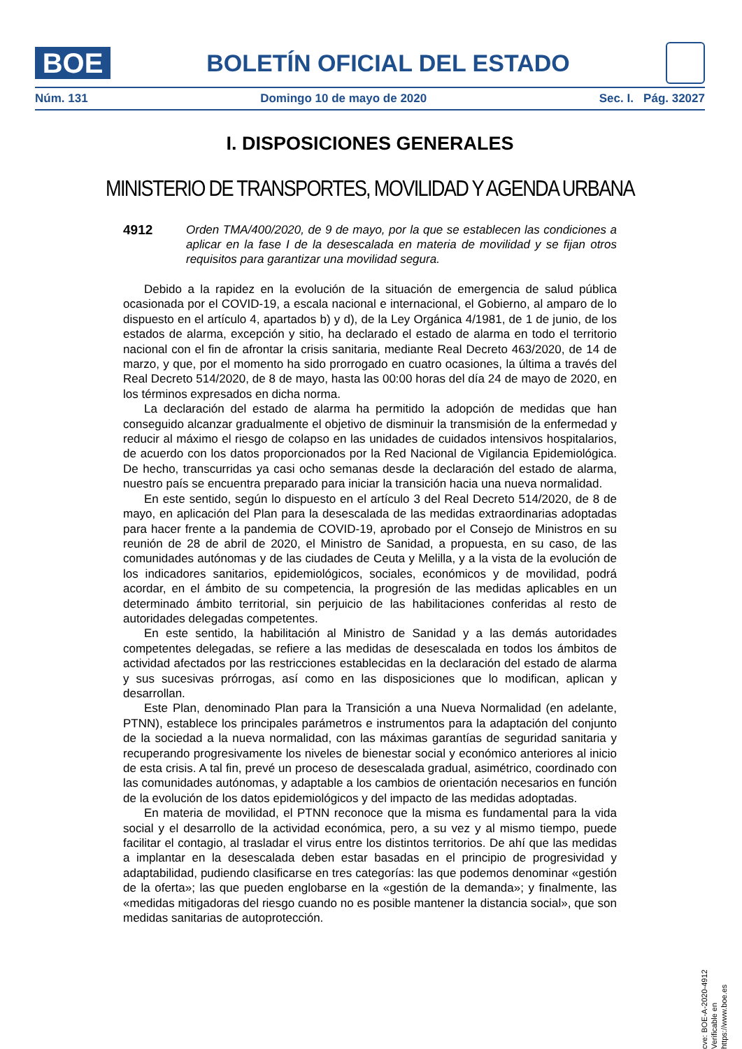BOE
BOLETÍN OFICIAL DEL ESTADO
Núm. 131 Domingo 10 de mayo de 2020 Sec. I. Pág. 32027
I. DISPOSICIONES GENERALES
MINISTERIO DE TRANSPORTES, MOVILIDAD Y AGENDA URBANA
4912 Orden TMA/400/2020, de 9 de mayo, por la que se establecen las condiciones a aplicar en la fase I de la desescalada en materia de movilidad y se fijan otros requisitos para garantizar una movilidad segura.
Debido a la rapidez en la evolución de la situación de emergencia de salud pública ocasionada por el COVID-19, a escala nacional e internacional, el Gobierno, al amparo de lo dispuesto en el artículo 4, apartados b) y d), de la Ley Orgánica 4/1981, de 1 de junio, de los estados de alarma, excepción y sitio, ha declarado el estado de alarma en todo el territorio nacional con el fin de afrontar la crisis sanitaria, mediante Real Decreto 463/2020, de 14 de marzo, y que, por el momento ha sido prorrogado en cuatro ocasiones, la última a través del Real Decreto 514/2020, de 8 de mayo, hasta las 00:00 horas del día 24 de mayo de 2020, en los términos expresados en dicha norma.
La declaración del estado de alarma ha permitido la adopción de medidas que han conseguido alcanzar gradualmente el objetivo de disminuir la transmisión de la enfermedad y reducir al máximo el riesgo de colapso en las unidades de cuidados intensivos hospitalarios, de acuerdo con los datos proporcionados por la Red Nacional de Vigilancia Epidemiológica. De hecho, transcurridas ya casi ocho semanas desde la declaración del estado de alarma, nuestro país se encuentra preparado para iniciar la transición hacia una nueva normalidad.
En este sentido, según lo dispuesto en el artículo 3 del Real Decreto 514/2020, de 8 de mayo, en aplicación del Plan para la desescalada de las medidas extraordinarias adoptadas para hacer frente a la pandemia de COVID-19, aprobado por el Consejo de Ministros en su reunión de 28 de abril de 2020, el Ministro de Sanidad, a propuesta, en su caso, de las comunidades autónomas y de las ciudades de Ceuta y Melilla, y a la vista de la evolución de los indicadores sanitarios, epidemiológicos, sociales, económicos y de movilidad, podrá acordar, en el ámbito de su competencia, la progresión de las medidas aplicables en un determinado ámbito territorial, sin perjuicio de las habilitaciones conferidas al resto de autoridades delegadas competentes.
En este sentido, la habilitación al Ministro de Sanidad y a las demás autoridades competentes delegadas, se refiere a las medidas de desescalada en todos los ámbitos de actividad afectados por las restricciones establecidas en la declaración del estado de alarma y sus sucesivas prórrogas, así como en las disposiciones que lo modifican, aplican y desarrollan.
Este Plan, denominado Plan para la Transición a una Nueva Normalidad (en adelante, PTNN), establece los principales parámetros e instrumentos para la adaptación del conjunto de la sociedad a la nueva normalidad, con las máximas garantías de seguridad sanitaria y recuperando progresivamente los niveles de bienestar social y económico anteriores al inicio de esta crisis. A tal fin, prevé un proceso de desescalada gradual, asimétrico, coordinado con las comunidades autónomas, y adaptable a los cambios de orientación necesarios en función de la evolución de los datos epidemiológicos y del impacto de las medidas adoptadas.
En materia de movilidad, el PTNN reconoce que la misma es fundamental para la vida social y el desarrollo de la actividad económica, pero, a su vez y al mismo tiempo, puede facilitar el contagio, al trasladar el virus entre los distintos territorios. De ahí que las medidas a implantar en la desescalada deben estar basadas en el principio de progresividad y adaptabilidad, pudiendo clasificarse en tres categorías: las que podemos denominar «gestión de la oferta»; las que pueden englobarse en la «gestión de la demanda»; y finalmente, las «medidas mitigadoras del riesgo cuando no es posible mantener la distancia social», que son medidas sanitarias de autoprotección.
cve: BOE-A-2020-4912
Verificable en https://www.boe.es